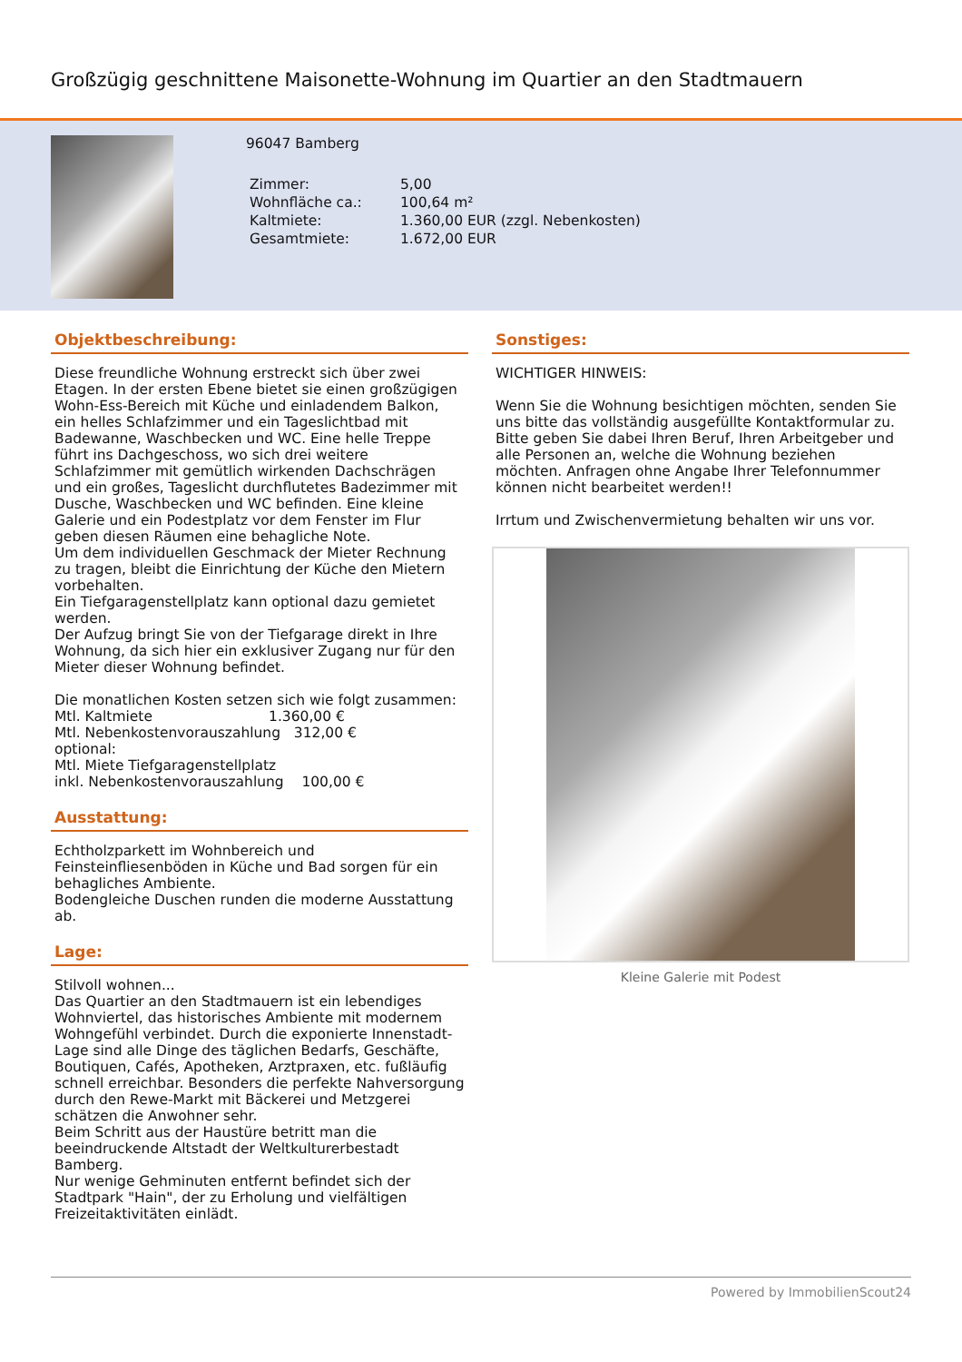Großzügig geschnittene Maisonette-Wohnung im Quartier an den Stadtmauern
96047 Bamberg
| Zimmer: | 5,00 |
| Wohnfläche ca.: | 100,64 m² |
| Kaltmiete: | 1.360,00 EUR (zzgl. Nebenkosten) |
| Gesamtmiete: | 1.672,00 EUR |
Objektbeschreibung:
Diese freundliche Wohnung erstreckt sich über zwei Etagen. In der ersten Ebene bietet sie einen großzügigen Wohn-Ess-Bereich mit Küche und einladendem Balkon, ein helles Schlafzimmer und ein Tageslichtbad mit Badewanne, Waschbecken und WC. Eine helle Treppe führt ins Dachgeschoss, wo sich drei weitere Schlafzimmer mit gemütlich wirkenden Dachschrägen und ein großes, Tageslicht durchflutetes Badezimmer mit Dusche, Waschbecken und WC befinden. Eine kleine Galerie und ein Podestplatz vor dem Fenster im Flur geben diesen Räumen eine behagliche Note.
Um dem individuellen Geschmack der Mieter Rechnung zu tragen, bleibt die Einrichtung der Küche den Mietern vorbehalten.
Ein Tiefgaragenstellplatz kann optional dazu gemietet werden.
Der Aufzug bringt Sie von der Tiefgarage direkt in Ihre Wohnung, da sich hier ein exklusiver Zugang nur für den Mieter dieser Wohnung befindet.
Die monatlichen Kosten setzen sich wie folgt zusammen:
Mtl. Kaltmiete 1.360,00 €
Mtl. Nebenkostenvorauszahlung 312,00 €
optional:
Mtl. Miete Tiefgaragenstellplatz
inkl. Nebenkostenvorauszahlung 100,00 €
Ausstattung:
Echtholzparkett im Wohnbereich und Feinsteinfliesenböden in Küche und Bad sorgen für ein behagliches Ambiente.
Bodengleiche Duschen runden die moderne Ausstattung ab.
Lage:
Stilvoll wohnen...
Das Quartier an den Stadtmauern ist ein lebendiges Wohnviertel, das historisches Ambiente mit modernem Wohngefühl verbindet. Durch die exponierte Innenstadt-Lage sind alle Dinge des täglichen Bedarfs, Geschäfte, Boutiquen, Cafés, Apotheken, Arztpraxen, etc. fußläufig schnell erreichbar. Besonders die perfekte Nahversorgung durch den Rewe-Markt mit Bäckerei und Metzgerei schätzen die Anwohner sehr.
Beim Schritt aus der Haustüre betritt man die beeindruckende Altstadt der Weltkulturerbestadt Bamberg.
Nur wenige Gehminuten entfernt befindet sich der Stadtpark "Hain", der zu Erholung und vielfältigen Freizeitaktivitäten einlädt.
Sonstiges:
WICHTIGER HINWEIS:
Wenn Sie die Wohnung besichtigen möchten, senden Sie uns bitte das vollständig ausgefüllte Kontaktformular zu. Bitte geben Sie dabei Ihren Beruf, Ihren Arbeitgeber und alle Personen an, welche die Wohnung beziehen möchten. Anfragen ohne Angabe Ihrer Telefonnummer können nicht bearbeitet werden!!
Irrtum und Zwischenvermietung behalten wir uns vor.
Kleine Galerie mit Podest
Powered by ImmobilienScout24